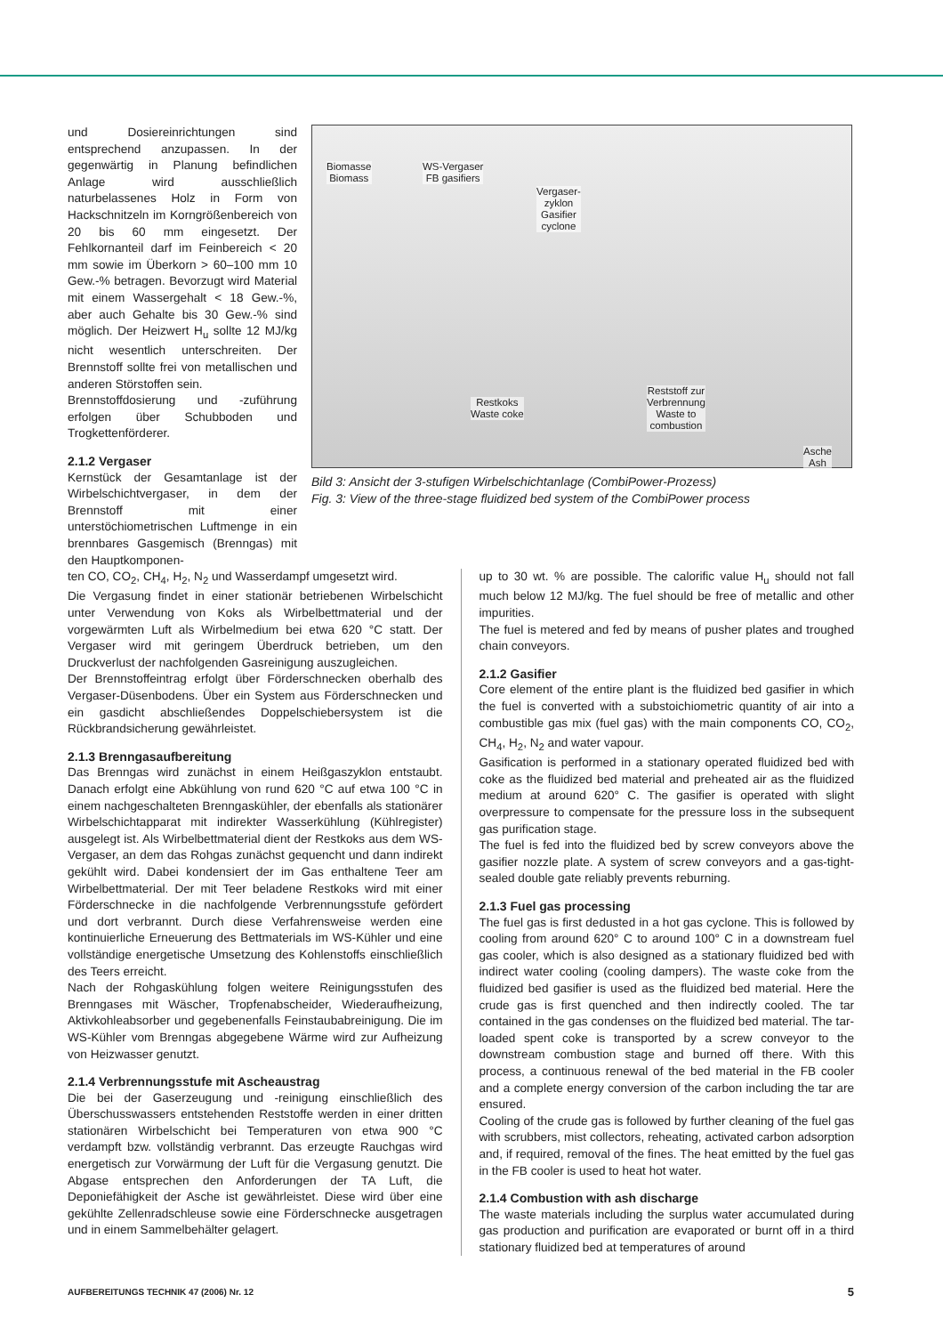und Dosiereinrichtungen sind entsprechend anzupassen. In der gegenwärtig in Planung befindlichen Anlage wird ausschließlich naturbelassenes Holz in Form von Hackschnitzeln im Korngrößenbereich von 20 bis 60 mm eingesetzt. Der Fehlkornanteil darf im Feinbereich < 20 mm sowie im Überkorn > 60–100 mm 10 Gew.-% betragen. Bevorzugt wird Material mit einem Wassergehalt < 18 Gew.-%, aber auch Gehalte bis 30 Gew.-% sind möglich. Der Heizwert H<sub>u</sub> sollte 12 MJ/kg nicht wesentlich unterschreiten. Der Brennstoff sollte frei von metallischen und anderen Störstoffen sein.
Brennstoffdosierung und -zuführung erfolgen über Schubboden und Trogkettenförderer.
2.1.2 Vergaser
Kernstück der Gesamtanlage ist der Wirbelschichtvergaser, in dem der Brennstoff mit einer unterstöchiometrischen Luftmenge in ein brennbares Gasgemisch (Brenngas) mit den Hauptkomponen-
Biomasse
Biomass
WS-Vergaser
FB gasifiers
Vergaser-
zyklon
Gasifier
cyclone
Restkoks
Waste coke
Reststoff zur
Verbrennung
Waste to
combustion
Asche
Ash
Bild 3: Ansicht der 3-stufigen Wirbelschichtanlage (CombiPower-Prozess)
Fig. 3: View of the three-stage fluidized bed system of the CombiPower process
ten CO, CO<sub>2</sub>, CH<sub>4</sub>, H<sub>2</sub>, N<sub>2</sub> und Wasserdampf umgesetzt wird.
Die Vergasung findet in einer stationär betriebenen Wirbelschicht unter Verwendung von Koks als Wirbelbettmaterial und der vorgewärmten Luft als Wirbelmedium bei etwa 620 °C statt. Der Vergaser wird mit geringem Überdruck betrieben, um den Druckverlust der nachfolgenden Gasreinigung auszugleichen.
Der Brennstoffeintrag erfolgt über Förderschnecken oberhalb des Vergaser-Düsenbodens. Über ein System aus Förderschnecken und ein gasdicht abschließendes Doppelschiebersystem ist die Rückbrandsicherung gewährleistet.
2.1.3 Brenngasaufbereitung
Das Brenngas wird zunächst in einem Heißgaszyklon entstaubt. Danach erfolgt eine Abkühlung von rund 620 °C auf etwa 100 °C in einem nachgeschalteten Brenngaskühler, der ebenfalls als stationärer Wirbelschichtapparat mit indirekter Wasserkühlung (Kühlregister) ausgelegt ist. Als Wirbelbettmaterial dient der Restkoks aus dem WS-Vergaser, an dem das Rohgas zunächst gequencht und dann indirekt gekühlt wird. Dabei kondensiert der im Gas enthaltene Teer am Wirbelbettmaterial. Der mit Teer beladene Restkoks wird mit einer Förderschnecke in die nachfolgende Verbrennungsstufe gefördert und dort verbrannt. Durch diese Verfahrensweise werden eine kontinuierliche Erneuerung des Bettmaterials im WS-Kühler und eine vollständige energetische Umsetzung des Kohlenstoffs einschließlich des Teers erreicht.
Nach der Rohgaskühlung folgen weitere Reinigungsstufen des Brenngases mit Wäscher, Tropfenabscheider, Wiederaufheizung, Aktivkohleabsorber und gegebenenfalls Feinstaubabreinigung. Die im WS-Kühler vom Brenngas abgegebene Wärme wird zur Aufheizung von Heizwasser genutzt.
2.1.4 Verbrennungsstufe mit Ascheaustrag
Die bei der Gaserzeugung und -reinigung einschließlich des Überschusswassers entstehenden Reststoffe werden in einer dritten stationären Wirbelschicht bei Temperaturen von etwa 900 °C verdampft bzw. vollständig verbrannt. Das erzeugte Rauchgas wird energetisch zur Vorwärmung der Luft für die Vergasung genutzt. Die Abgase entsprechen den Anforderungen der TA Luft, die Deponiefähigkeit der Asche ist gewährleistet. Diese wird über eine gekühlte Zellenradschleuse sowie eine Förderschnecke ausgetragen und in einem Sammelbehälter gelagert.
up to 30 wt. % are possible. The calorific value H<sub>u</sub> should not fall much below 12 MJ/kg. The fuel should be free of metallic and other impurities.
The fuel is metered and fed by means of pusher plates and troughed chain conveyors.
2.1.2 Gasifier
Core element of the entire plant is the fluidized bed gasifier in which the fuel is converted with a substoichiometric quantity of air into a combustible gas mix (fuel gas) with the main components CO, CO<sub>2</sub>, CH<sub>4</sub>, H<sub>2</sub>, N<sub>2</sub> and water vapour.
Gasification is performed in a stationary operated fluidized bed with coke as the fluidized bed material and preheated air as the fluidized medium at around 620° C. The gasifier is operated with slight overpressure to compensate for the pressure loss in the subsequent gas purification stage.
The fuel is fed into the fluidized bed by screw conveyors above the gasifier nozzle plate. A system of screw conveyors and a gas-tight-sealed double gate reliably prevents reburning.
2.1.3 Fuel gas processing
The fuel gas is first dedusted in a hot gas cyclone. This is followed by cooling from around 620° C to around 100° C in a downstream fuel gas cooler, which is also designed as a stationary fluidized bed with indirect water cooling (cooling dampers). The waste coke from the fluidized bed gasifier is used as the fluidized bed material. Here the crude gas is first quenched and then indirectly cooled. The tar contained in the gas condenses on the fluidized bed material. The tar-loaded spent coke is transported by a screw conveyor to the downstream combustion stage and burned off there. With this process, a continuous renewal of the bed material in the FB cooler and a complete energy conversion of the carbon including the tar are ensured.
Cooling of the crude gas is followed by further cleaning of the fuel gas with scrubbers, mist collectors, reheating, activated carbon adsorption and, if required, removal of the fines. The heat emitted by the fuel gas in the FB cooler is used to heat hot water.
2.1.4 Combustion with ash discharge
The waste materials including the surplus water accumulated during gas production and purification are evaporated or burnt off in a third stationary fluidized bed at temperatures of around
AUFBEREITUNGS TECHNIK 47 (2006) Nr. 12 5